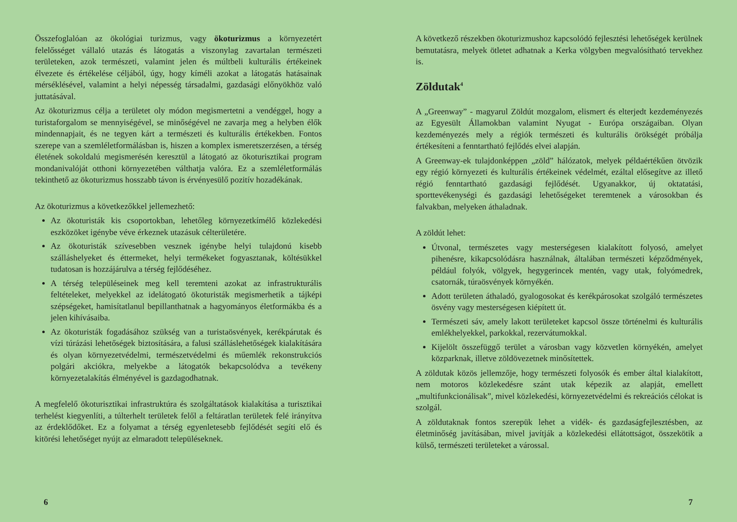Összefoglalóan az ökológiai turizmus, vagy ökoturizmus a környezetért felelősséget vállaló utazás és látogatás a viszonylag zavartalan természeti területeken, azok természeti, valamint jelen és múltbeli kulturális értékeinek élvezete és értékelése céljából, úgy, hogy kíméli azokat a látogatás hatásainak mérséklésével, valamint a helyi népesség társadalmi, gazdasági előnyökhöz való juttatásával.
Az ökoturizmus célja a területet oly módon megismertetni a vendéggel, hogy a turistaforgalom se mennyiségével, se minőségével ne zavarja meg a helyben élők mindennapjait, és ne tegyen kárt a természeti és kulturális értékekben. Fontos szerepe van a szemléletformálásban is, hiszen a komplex ismeretszerzésen, a térség életének sokoldalú megismerésén keresztül a látogató az ökoturisztikai program mondanivalóját otthoni környezetében válthatja valóra. Ez a szemléletformálás tekinthető az ökoturizmus hosszabb távon is érvényesülő pozitív hozadékának.
Az ökoturizmus a következőkkel jellemezhető:
Az ökoturisták kis csoportokban, lehetőleg környezetkímélő közlekedési eszközöket igénybe véve érkeznek utazásuk célterületére.
Az ökoturisták szívesebben vesznek igénybe helyi tulajdonú kisebb szálláshelyeket és éttermeket, helyi termékeket fogyasztanak, költésükkel tudatosan is hozzájárulva a térség fejlődéséhez.
A térség településeinek meg kell teremteni azokat az infrastrukturális feltételeket, melyekkel az idelátogató ökoturisták megismerhetik a tájképi szépségeket, hamisítatlanul bepillanthatnak a hagyományos életformákba és a jelen kihívásaiba.
Az ökoturisták fogadásához szükség van a turistaösvények, kerékpárutak és vízi túrázási lehetőségek biztosítására, a falusi szálláslehetőségek kialakítására és olyan környezetvédelmi, természetvédelmi és műemlék rekonstrukciós polgári akciókra, melyekbe a látogatók bekapcsolódva a tevékeny környezetalakítás élményével is gazdagodhatnak.
A megfelelő ökoturisztikai infrastruktúra és szolgáltatások kialakítása a turisztikai terhelést kiegyenlíti, a túlterhelt területek felől a feltáratlan területek felé irányítva az érdeklődőket. Ez a folyamat a térség egyenletesebb fejlődését segíti elő és kitörési lehetőséget nyújt az elmaradott településeknek.
6
A következő részekben ökoturizmushoz kapcsolódó fejlesztési lehetőségek kerülnek bemutatásra, melyek ötletet adhatnak a Kerka völgyben megvalósítható tervekhez is.
Zöldutak<sup>4</sup>
A „Greenway” - magyarul Zöldút mozgalom, elismert és elterjedt kezdeményezés az Egyesült Államokban valamint Nyugat - Európa országaiban. Olyan kezdeményezés mely a régiók természeti és kulturális örökségét próbálja értékesíteni a fenntartható fejlődés elvei alapján.
A Greenway-ek tulajdonképpen „zöld” hálózatok, melyek példaértékűen ötvözik egy régió környezeti és kulturális értékeinek védelmét, ezáltal elősegítve az illető régió fenntartható gazdasági fejlődését. Ugyanakkor, új oktatatási, sporttevékenységi és gazdasági lehetőségeket teremtenek a városokban és falvakban, melyeken áthaladnak.
A zöldút lehet:
Útvonal, természetes vagy mesterségesen kialakított folyosó, amelyet pihenésre, kikapcsolódásra használnak, általában természeti képződmények, például folyók, völgyek, hegygerincek mentén, vagy utak, folyómedrek, csatornák, túraösvények környékén.
Adott területen áthaladó, gyalogosokat és kerékpárosokat szolgáló természetes ösvény vagy mesterségesen kiépített út.
Természeti sáv, amely lakott területeket kapcsol össze történelmi és kulturális emlékhelyekkel, parkokkal, rezervátumokkal.
Kijelölt összefüggő terület a városban vagy közvetlen környékén, amelyet közparknak, illetve zöldövezetnek minősítettek.
A zöldutak közös jellemzője, hogy természeti folyosók és ember által kialakított, nem motoros közlekedésre szánt utak képezik az alapját, emellett „multifunkcionálisak”, mivel közlekedési, környezetvédelmi és rekreációs célokat is szolgál.
A zöldutaknak fontos szerepük lehet a vidék- és gazdaságfejlesztésben, az életminőség javításában, mivel javítják a közlekedési ellátottságot, összekötik a külső, természeti területeket a várossal.
7